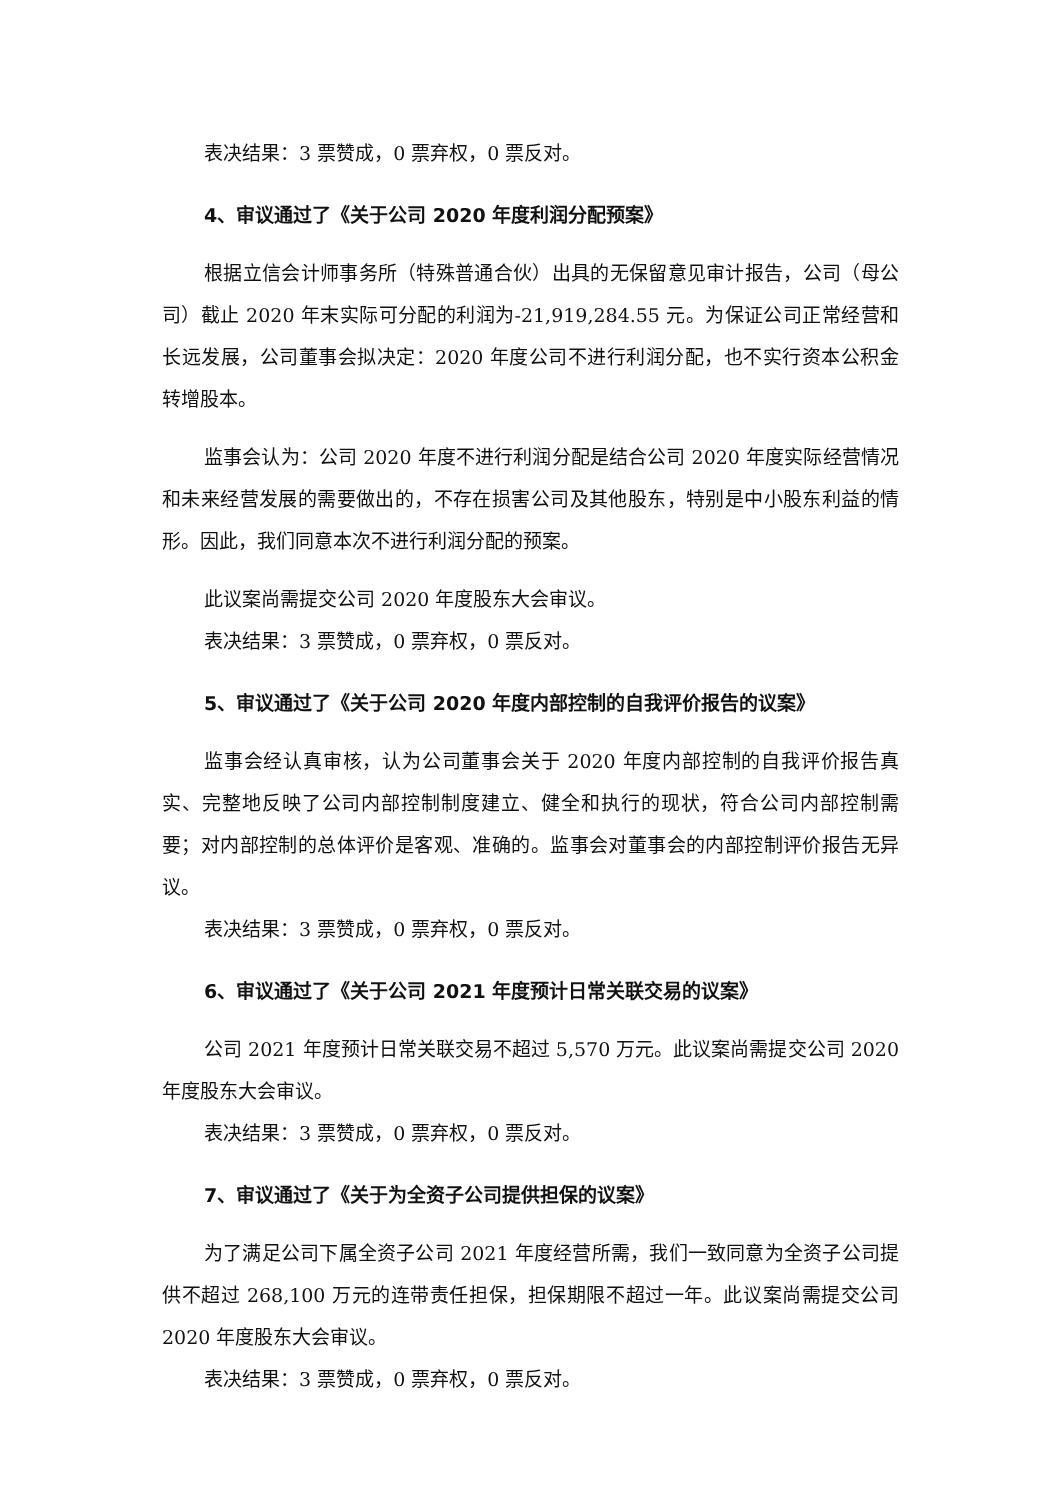表决结果：3 票赞成，0 票弃权，0 票反对。
4、审议通过了《关于公司 2020 年度利润分配预案》
根据立信会计师事务所（特殊普通合伙）出具的无保留意见审计报告，公司（母公司）截止 2020 年末实际可分配的利润为-21,919,284.55 元。为保证公司正常经营和长远发展，公司董事会拟决定：2020 年度公司不进行利润分配，也不实行资本公积金转增股本。
监事会认为：公司 2020 年度不进行利润分配是结合公司 2020 年度实际经营情况和未来经营发展的需要做出的，不存在损害公司及其他股东，特别是中小股东利益的情形。因此，我们同意本次不进行利润分配的预案。
此议案尚需提交公司 2020 年度股东大会审议。
表决结果：3 票赞成，0 票弃权，0 票反对。
5、审议通过了《关于公司 2020 年度内部控制的自我评价报告的议案》
监事会经认真审核，认为公司董事会关于 2020 年度内部控制的自我评价报告真实、完整地反映了公司内部控制制度建立、健全和执行的现状，符合公司内部控制需要；对内部控制的总体评价是客观、准确的。监事会对董事会的内部控制评价报告无异议。
表决结果：3 票赞成，0 票弃权，0 票反对。
6、审议通过了《关于公司 2021 年度预计日常关联交易的议案》
公司 2021 年度预计日常关联交易不超过 5,570 万元。此议案尚需提交公司 2020 年度股东大会审议。
表决结果：3 票赞成，0 票弃权，0 票反对。
7、审议通过了《关于为全资子公司提供担保的议案》
为了满足公司下属全资子公司 2021 年度经营所需，我们一致同意为全资子公司提供不超过 268,100 万元的连带责任担保，担保期限不超过一年。此议案尚需提交公司 2020 年度股东大会审议。
表决结果：3 票赞成，0 票弃权，0 票反对。